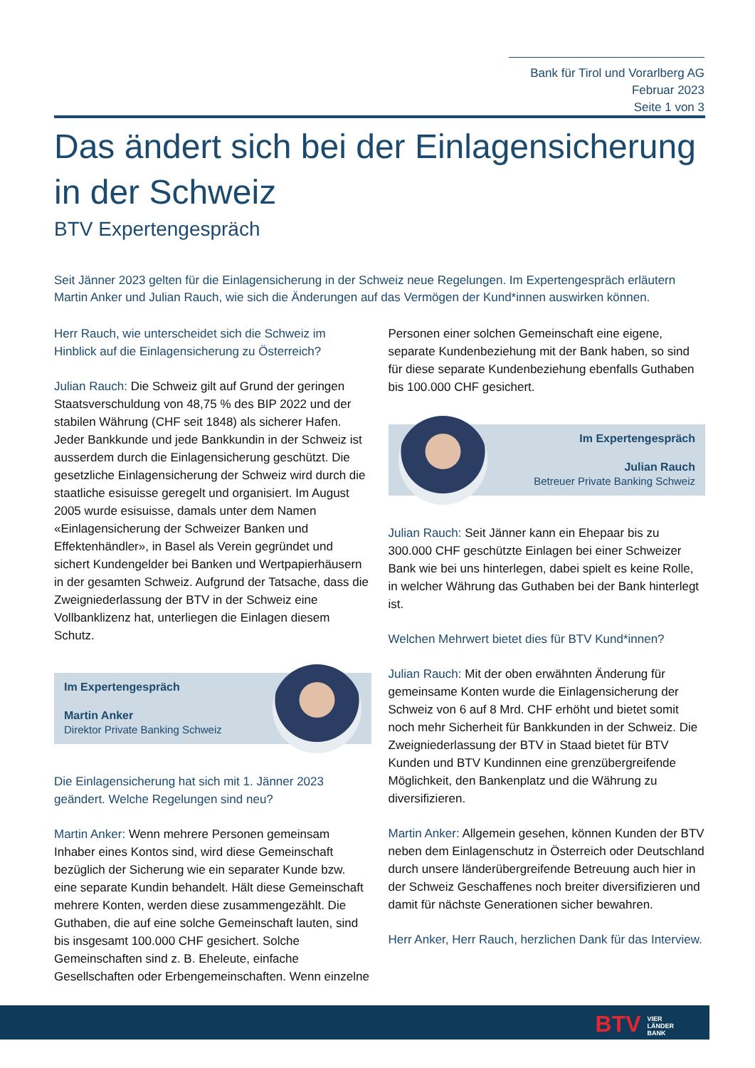Bank für Tirol und Vorarlberg AG
Februar 2023
Seite 1 von 3
Das ändert sich bei der Einlagensicherung in der Schweiz
BTV Expertengespräch
Seit Jänner 2023 gelten für die Einlagensicherung in der Schweiz neue Regelungen. Im Expertengespräch erläutern Martin Anker und Julian Rauch, wie sich die Änderungen auf das Vermögen der Kund*innen auswirken können.
Herr Rauch, wie unterscheidet sich die Schweiz im Hinblick auf die Einlagensicherung zu Österreich?
Julian Rauch: Die Schweiz gilt auf Grund der geringen Staatsverschuldung von 48,75 % des BIP 2022 und der stabilen Währung (CHF seit 1848) als sicherer Hafen. Jeder Bankkunde und jede Bankkundin in der Schweiz ist ausserdem durch die Einlagensicherung geschützt. Die gesetzliche Einlagensicherung der Schweiz wird durch die staatliche esisuisse geregelt und organisiert. Im August 2005 wurde esisuisse, damals unter dem Namen «Einlagensicherung der Schweizer Banken und Effektenhändler», in Basel als Verein gegründet und sichert Kundengelder bei Banken und Wertpapierhäusern in der gesamten Schweiz. Aufgrund der Tatsache, dass die Zweigniederlassung der BTV in der Schweiz eine Vollbanklizenz hat, unterliegen die Einlagen diesem Schutz.
Im Expertengespräch
Martin Anker
Direktor Private Banking Schweiz
Die Einlagensicherung hat sich mit 1. Jänner 2023 geändert. Welche Regelungen sind neu?
Martin Anker: Wenn mehrere Personen gemeinsam Inhaber eines Kontos sind, wird diese Gemeinschaft bezüglich der Sicherung wie ein separater Kunde bzw. eine separate Kundin behandelt. Hält diese Gemeinschaft mehrere Konten, werden diese zusammengezählt. Die Guthaben, die auf eine solche Gemeinschaft lauten, sind bis insgesamt 100.000 CHF gesichert. Solche Gemeinschaften sind z. B. Eheleute, einfache Gesellschaften oder Erbengemeinschaften. Wenn einzelne
Personen einer solchen Gemeinschaft eine eigene, separate Kundenbeziehung mit der Bank haben, so sind für diese separate Kundenbeziehung ebenfalls Guthaben bis 100.000 CHF gesichert.
Im Expertengespräch
Julian Rauch
Betreuer Private Banking Schweiz
Julian Rauch: Seit Jänner kann ein Ehepaar bis zu 300.000 CHF geschützte Einlagen bei einer Schweizer Bank wie bei uns hinterlegen, dabei spielt es keine Rolle, in welcher Währung das Guthaben bei der Bank hinterlegt ist.
Welchen Mehrwert bietet dies für BTV Kund*innen?
Julian Rauch: Mit der oben erwähnten Änderung für gemeinsame Konten wurde die Einlagensicherung der Schweiz von 6 auf 8 Mrd. CHF erhöht und bietet somit noch mehr Sicherheit für Bankkunden in der Schweiz. Die Zweigniederlassung der BTV in Staad bietet für BTV Kunden und BTV Kundinnen eine grenzübergreifende Möglichkeit, den Bankenplatz und die Währung zu diversifizieren.
Martin Anker: Allgemein gesehen, können Kunden der BTV neben dem Einlagenschutz in Österreich oder Deutschland durch unsere länderübergreifende Betreuung auch hier in der Schweiz Geschaffenes noch breiter diversifizieren und damit für nächste Generationen sicher bewahren.
Herr Anker, Herr Rauch, herzlichen Dank für das Interview.
BTV VIER
LÄNDER
BANK